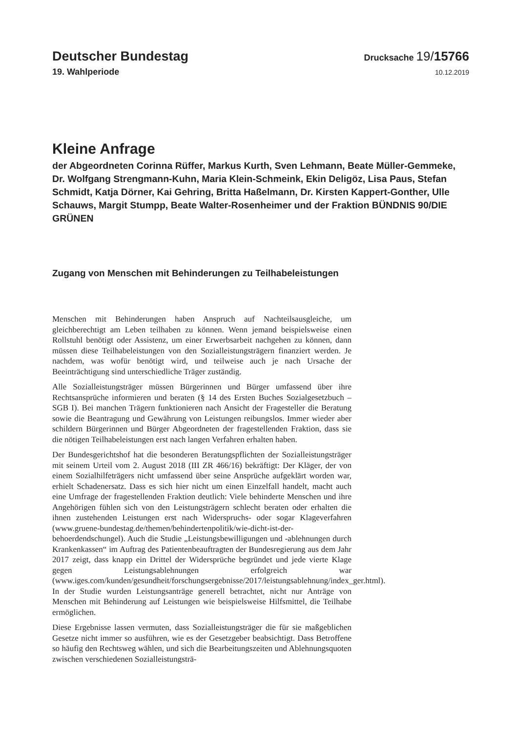Deutscher Bundestag
Drucksache 19/15766
19. Wahlperiode
10.12.2019
Kleine Anfrage
der Abgeordneten Corinna Rüffer, Markus Kurth, Sven Lehmann, Beate Müller-Gemmeke, Dr. Wolfgang Strengmann-Kuhn, Maria Klein-Schmeink, Ekin Deligöz, Lisa Paus, Stefan Schmidt, Katja Dörner, Kai Gehring, Britta Haßelmann, Dr. Kirsten Kappert-Gonther, Ulle Schauws, Margit Stumpp, Beate Walter-Rosenheimer und der Fraktion BÜNDNIS 90/DIE GRÜNEN
Zugang von Menschen mit Behinderungen zu Teilhabeleistungen
Menschen mit Behinderungen haben Anspruch auf Nachteilsausgleiche, um gleichberechtigt am Leben teilhaben zu können. Wenn jemand beispielsweise einen Rollstuhl benötigt oder Assistenz, um einer Erwerbsarbeit nachgehen zu können, dann müssen diese Teilhabeleistungen von den Sozialleistungsträgern finanziert werden. Je nachdem, was wofür benötigt wird, und teilweise auch je nach Ursache der Beeinträchtigung sind unterschiedliche Träger zuständig.
Alle Sozialleistungsträger müssen Bürgerinnen und Bürger umfassend über ihre Rechtsansprüche informieren und beraten (§ 14 des Ersten Buches Sozialgesetzbuch – SGB I). Bei manchen Trägern funktionieren nach Ansicht der Fragesteller die Beratung sowie die Beantragung und Gewährung von Leistungen reibungslos. Immer wieder aber schildern Bürgerinnen und Bürger Abgeordneten der fragestellenden Fraktion, dass sie die nötigen Teilhabeleistungen erst nach langen Verfahren erhalten haben.
Der Bundesgerichtshof hat die besonderen Beratungspflichten der Sozialleistungsträger mit seinem Urteil vom 2. August 2018 (III ZR 466/16) bekräftigt: Der Kläger, der von einem Sozialhilfeträgers nicht umfassend über seine Ansprüche aufgeklärt worden war, erhielt Schadenersatz. Dass es sich hier nicht um einen Einzelfall handelt, macht auch eine Umfrage der fragestellenden Fraktion deutlich: Viele behinderte Menschen und ihre Angehörigen fühlen sich von den Leistungsträgern schlecht beraten oder erhalten die ihnen zustehenden Leistungen erst nach Widerspruchs- oder sogar Klageverfahren (www.gruene-bundestag.de/themen/behindertenpolitik/wie-dicht-ist-der-behoerdendschungel). Auch die Studie „Leistungsbewilligungen und -ablehnungen durch Krankenkassen“ im Auftrag des Patientenbeauftragten der Bundesregierung aus dem Jahr 2017 zeigt, dass knapp ein Drittel der Widersprüche begründet und jede vierte Klage gegen Leistungsablehnungen erfolgreich war (www.iges.com/kunden/gesundheit/forschungsergebnisse/2017/leistungsablehnung/index_ger.html). In der Studie wurden Leistungsanträge generell betrachtet, nicht nur Anträge von Menschen mit Behinderung auf Leistungen wie beispielsweise Hilfsmittel, die Teilhabe ermöglichen.
Diese Ergebnisse lassen vermuten, dass Sozialleistungsträger die für sie maßgeblichen Gesetze nicht immer so ausführen, wie es der Gesetzgeber beabsichtigt. Dass Betroffene so häufig den Rechtsweg wählen, und sich die Bearbeitungszeiten und Ablehnungsquoten zwischen verschiedenen Sozialleistungsträ-